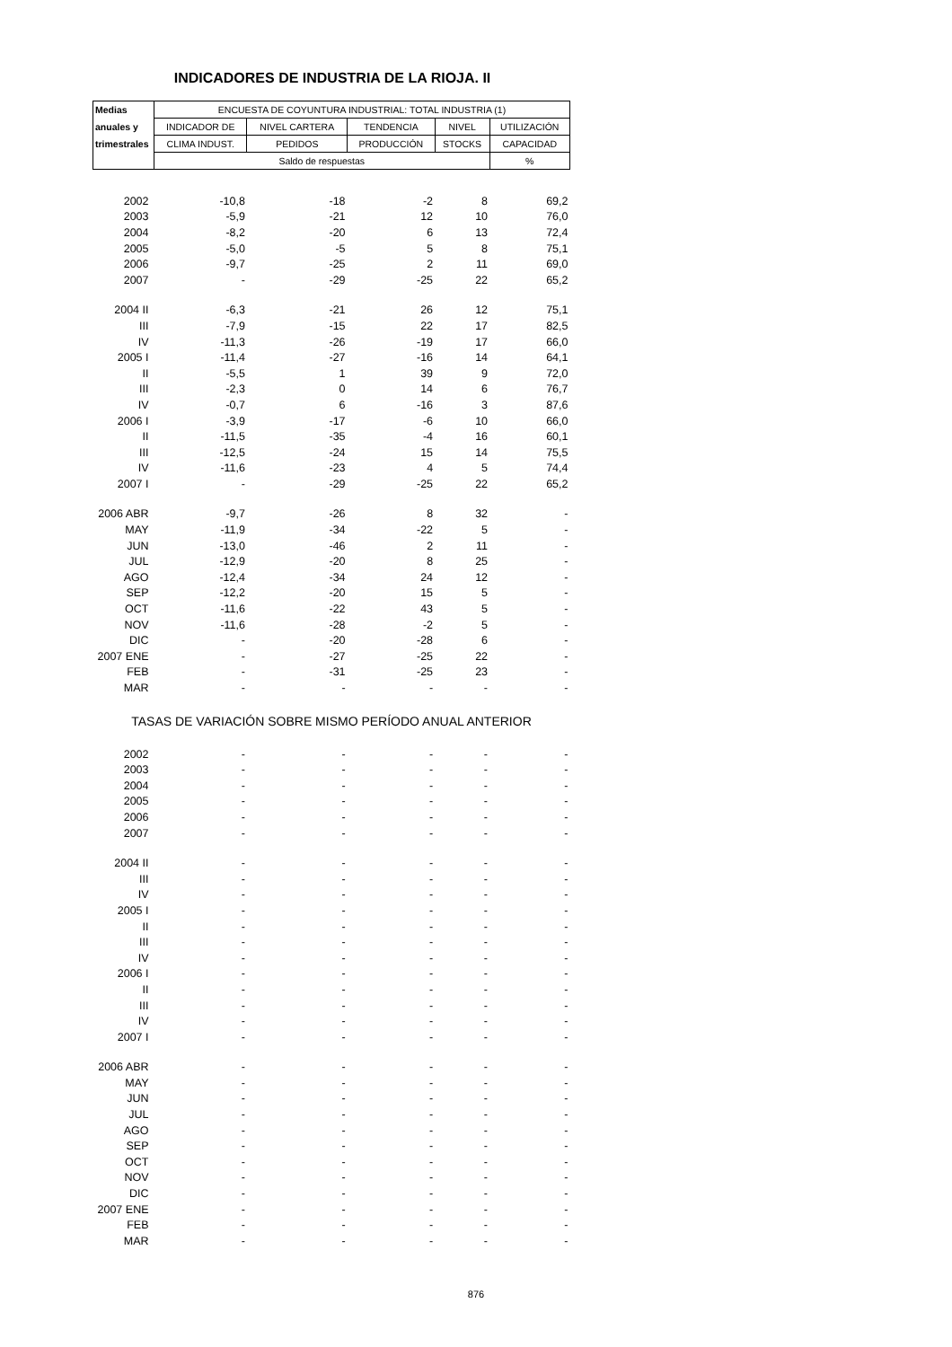INDICADORES DE INDUSTRIA DE LA RIOJA. II
| Medias | ENCUESTA DE COYUNTURA INDUSTRIAL: TOTAL INDUSTRIA (1) | | | | |
| --- | --- | --- | --- | --- | --- |
| anuales y | INDICADOR DE | NIVEL CARTERA | TENDENCIA | NIVEL | UTILIZACIÓN |
| trimestrales | CLIMA INDUST. | PEDIDOS | PRODUCCIÓN | STOCKS | CAPACIDAD |
| | Saldo de respuestas | | | | % |
| 2002 | -10,8 | -18 | -2 | 8 | 69,2 |
| 2003 | -5,9 | -21 | 12 | 10 | 76,0 |
| 2004 | -8,2 | -20 | 6 | 13 | 72,4 |
| 2005 | -5,0 | -5 | 5 | 8 | 75,1 |
| 2006 | -9,7 | -25 | 2 | 11 | 69,0 |
| 2007 | - | -29 | -25 | 22 | 65,2 |
| 2004 II | -6,3 | -21 | 26 | 12 | 75,1 |
| III | -7,9 | -15 | 22 | 17 | 82,5 |
| IV | -11,3 | -26 | -19 | 17 | 66,0 |
| 2005 I | -11,4 | -27 | -16 | 14 | 64,1 |
| II | -5,5 | 1 | 39 | 9 | 72,0 |
| III | -2,3 | 0 | 14 | 6 | 76,7 |
| IV | -0,7 | 6 | -16 | 3 | 87,6 |
| 2006 I | -3,9 | -17 | -6 | 10 | 66,0 |
| II | -11,5 | -35 | -4 | 16 | 60,1 |
| III | -12,5 | -24 | 15 | 14 | 75,5 |
| IV | -11,6 | -23 | 4 | 5 | 74,4 |
| 2007 I | - | -29 | -25 | 22 | 65,2 |
| 2006 ABR | -9,7 | -26 | 8 | 32 | - |
| MAY | -11,9 | -34 | -22 | 5 | - |
| JUN | -13,0 | -46 | 2 | 11 | - |
| JUL | -12,9 | -20 | 8 | 25 | - |
| AGO | -12,4 | -34 | 24 | 12 | - |
| SEP | -12,2 | -20 | 15 | 5 | - |
| OCT | -11,6 | -22 | 43 | 5 | - |
| NOV | -11,6 | -28 | -2 | 5 | - |
| DIC | - | -20 | -28 | 6 | - |
| 2007 ENE | - | -27 | -25 | 22 | - |
| FEB | - | -31 | -25 | 23 | - |
| MAR | - | - | - | - | - |
| TASAS DE VARIACIÓN SOBRE MISMO PERÍODO ANUAL ANTERIOR | | | | | |
| 2002 | - | - | - | - | - |
| 2003 | - | - | - | - | - |
| 2004 | - | - | - | - | - |
| 2005 | - | - | - | - | - |
| 2006 | - | - | - | - | - |
| 2007 | - | - | - | - | - |
| 2004 II | - | - | - | - | - |
| III | - | - | - | - | - |
| IV | - | - | - | - | - |
| 2005 I | - | - | - | - | - |
| II | - | - | - | - | - |
| III | - | - | - | - | - |
| IV | - | - | - | - | - |
| 2006 I | - | - | - | - | - |
| II | - | - | - | - | - |
| III | - | - | - | - | - |
| IV | - | - | - | - | - |
| 2007 I | - | - | - | - | - |
| 2006 ABR | - | - | - | - | - |
| MAY | - | - | - | - | - |
| JUN | - | - | - | - | - |
| JUL | - | - | - | - | - |
| AGO | - | - | - | - | - |
| SEP | - | - | - | - | - |
| OCT | - | - | - | - | - |
| NOV | - | - | - | - | - |
| DIC | - | - | - | - | - |
| 2007 ENE | - | - | - | - | - |
| FEB | - | - | - | - | - |
| MAR | - | - | - | - | - |
876